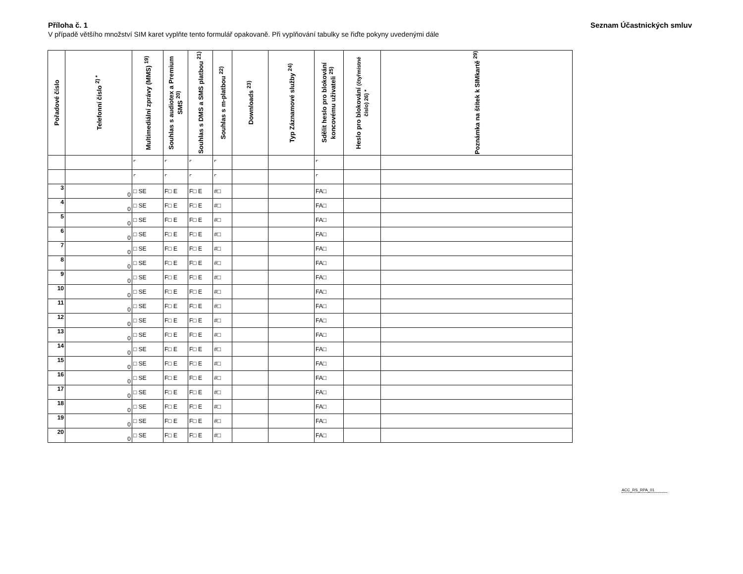Příloha č. 1 Seznam Účastnických smluv
V případě většího množství SIM karet vyplňte tento formulář opakovaně. Při vyplňování tabulky se řiďte pokyny uvedenými dále
| Pořadové číslo | Telefonní číslo <sup>2) *</sup> | Multimediální zprávy (MMS) <sup>19)</sup> | Souhlas s audiotex a Premium SMS <sup>20)</sup> | Souhlas s DMS a SMS platbou <sup>21)</sup> | Souhlas s m-platbou <sup>22)</sup> | Downloads <sup>23)</sup> | Typ Záznamové služby <sup>24)</sup> | Sdělit heslo pro blokování koncovému uživateli <sup>25)</sup> | Heslo pro blokování (čtyřmístné číslo) 26) * | Poznámka na štítek k SIMkartě <sup>29)</sup> |
| --- | --- | --- | --- | --- | --- | --- | --- | --- | --- | --- |
| | | ⌜ | ⌜ | ⌜ | ⌜ | | | ⌜ | | |
| | | ⌜ | ⌜ | ⌜ | ⌜ | | | ⌜ | | |
| 3 | 0 | □ SE | F□ E | F□ E | #□ | | | FA□ | | |
| 4 | 0 | □ SE | F□ E | F□ E | #□ | | | FA□ | | |
| 5 | 0 | □ SE | F□ E | F□ E | #□ | | | FA□ | | |
| 6 | 0 | □ SE | F□ E | F□ E | #□ | | | FA□ | | |
| 7 | 0 | □ SE | F□ E | F□ E | #□ | | | FA□ | | |
| 8 | 0 | □ SE | F□ E | F□ E | #□ | | | FA□ | | |
| 9 | 0 | □ SE | F□ E | F□ E | #□ | | | FA□ | | |
| 10 | 0 | □ SE | F□ E | F□ E | #□ | | | FA□ | | |
| 11 | 0 | □ SE | F□ E | F□ E | #□ | | | FA□ | | |
| 12 | 0 | □ SE | F□ E | F□ E | #□ | | | FA□ | | |
| 13 | 0 | □ SE | F□ E | F□ E | #□ | | | FA□ | | |
| 14 | 0 | □ SE | F□ E | F□ E | #□ | | | FA□ | | |
| 15 | 0 | □ SE | F□ E | F□ E | #□ | | | FA□ | | |
| 16 | 0 | □ SE | F□ E | F□ E | #□ | | | FA□ | | |
| 17 | 0 | □ SE | F□ E | F□ E | #□ | | | FA□ | | |
| 18 | 0 | □ SE | F□ E | F□ E | #□ | | | FA□ | | |
| 19 | 0 | □ SE | F□ E | F□ E | #□ | | | FA□ | | |
| 20 | 0 | □ SE | F□ E | F□ E | #□ | | | FA□ | | |
ACC_RS_RPA_01